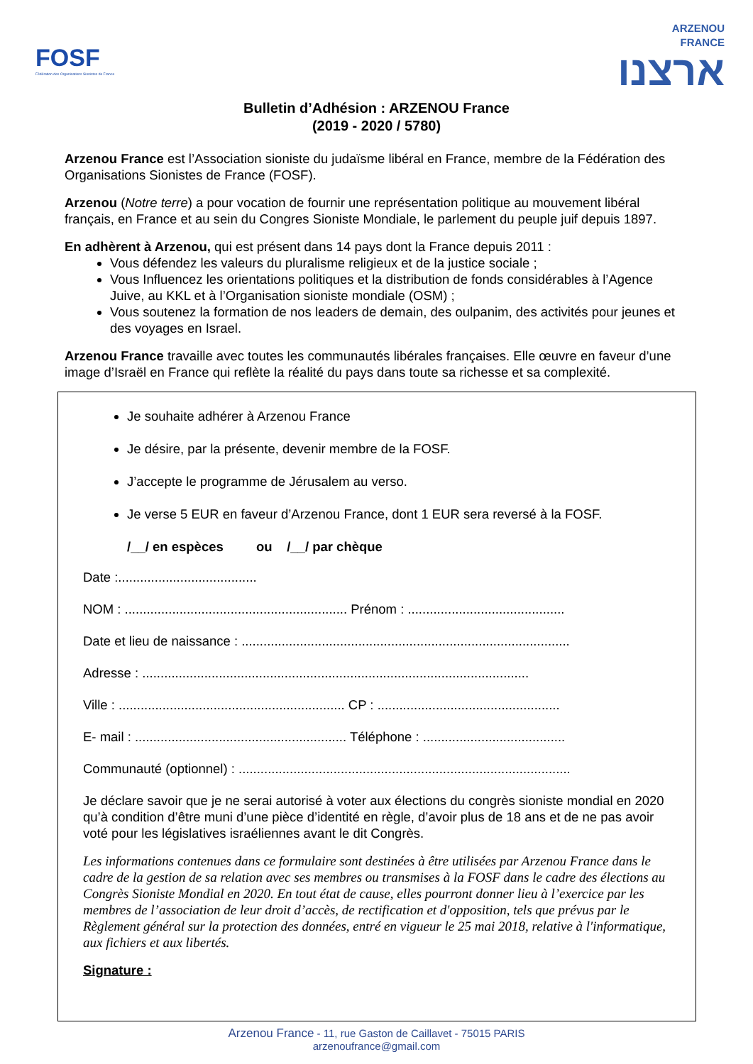FOSF
Fédération des Organisations Sionistes de France
ARZENOU
FRANCE
ארצנו
Bulletin d’Adhésion : ARZENOU France
(2019 - 2020 / 5780)
Arzenou France est l’Association sioniste du judaïsme libéral en France, membre de la Fédération des Organisations Sionistes de France (FOSF).
Arzenou (Notre terre) a pour vocation de fournir une représentation politique au mouvement libéral français, en France et au sein du Congres Sioniste Mondiale, le parlement du peuple juif depuis 1897.
En adhèrent à Arzenou, qui est présent dans 14 pays dont la France depuis 2011 :
Vous défendez les valeurs du pluralisme religieux et de la justice sociale ;
Vous Influencez les orientations politiques et la distribution de fonds considérables à l’Agence Juive, au KKL et à l’Organisation sioniste mondiale (OSM) ;
Vous soutenez la formation de nos leaders de demain, des oulpanim, des activités pour jeunes et des voyages en Israel.
Arzenou France travaille avec toutes les communautés libérales françaises. Elle œuvre en faveur d’une image d’Israël en France qui reflète la réalité du pays dans toute sa richesse et sa complexité.
Je souhaite adhérer à Arzenou France
Je désire, par la présente, devenir membre de la FOSF.
J’accepte le programme de Jérusalem au verso.
Je verse 5 EUR en faveur d’Arzenou France, dont 1 EUR sera reversé à la FOSF.
/__/ en espèces ou /__/ par chèque
Date :......................................
NOM : ............................................................. Prénom : ...........................................
Date et lieu de naissance : ..........................................................................................
Adresse : ..........................................................................................................
Ville : .............................................................. CP : ..................................................
E- mail : .......................................................... Téléphone : .......................................
Communauté (optionnel) : ...........................................................................................
Je déclare savoir que je ne serai autorisé à voter aux élections du congrès sioniste mondial en 2020 qu’à condition d’être muni d’une pièce d’identité en règle, d’avoir plus de 18 ans et de ne pas avoir voté pour les législatives israéliennes avant le dit Congrès.
Les informations contenues dans ce formulaire sont destinées à être utilisées par Arzenou France dans le cadre de la gestion de sa relation avec ses membres ou transmises à la FOSF dans le cadre des élections au Congrès Sioniste Mondial en 2020. En tout état de cause, elles pourront donner lieu à l’exercice par les membres de l’association de leur droit d’accès, de rectification et d'opposition, tels que prévus par le Règlement général sur la protection des données, entré en vigueur le 25 mai 2018, relative à l'informatique, aux fichiers et aux libertés.
Signature :
Arzenou France - 11, rue Gaston de Caillavet - 75015 PARIS
arzenoufrance@gmail.com